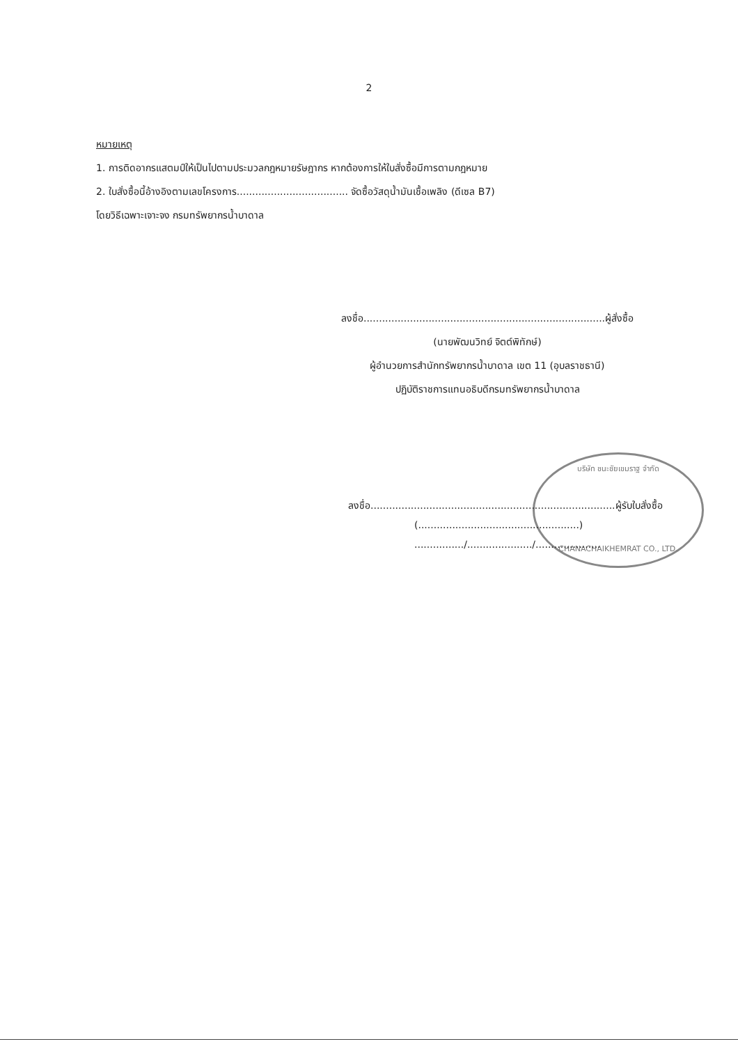2
หมายเหตุ
1. การติดอากรแสตมป์ให้เป็นไปตามประมวลกฎหมายรัษฎากร หากต้องการให้ใบสั่งซื้อมีการตามกฎหมาย
2. ใบสั่งซื้อนี้อ้างอิงตามเลขโครงการ.................................... จัดซื้อวัสดุน้ำมันเชื้อเพลิง (ดีเซล B7)
โดยวิธีเฉพาะเจาะจง กรมทรัพยากรน้ำบาดาล
ลงชื่อ..............................................................................ผู้สั่งซื้อ
(นายพัฒนวิทย์ จิตต์พิทักษ์)
ผู้อำนวยการสำนักทรัพยากรน้ำบาดาล เขต 11 (อุบลราชธานี)
ปฏิบัติราชการแทนอธิบดีกรมทรัพยากรน้ำบาดาล
บริษัท ชนะชัยเขมราฐ จำกัด
CHANACHAIKHEMRAT CO., LTD.
ลงชื่อ...............................................................................ผู้รับใบสั่งซื้อ
(....................................................)
................/...................../.....................